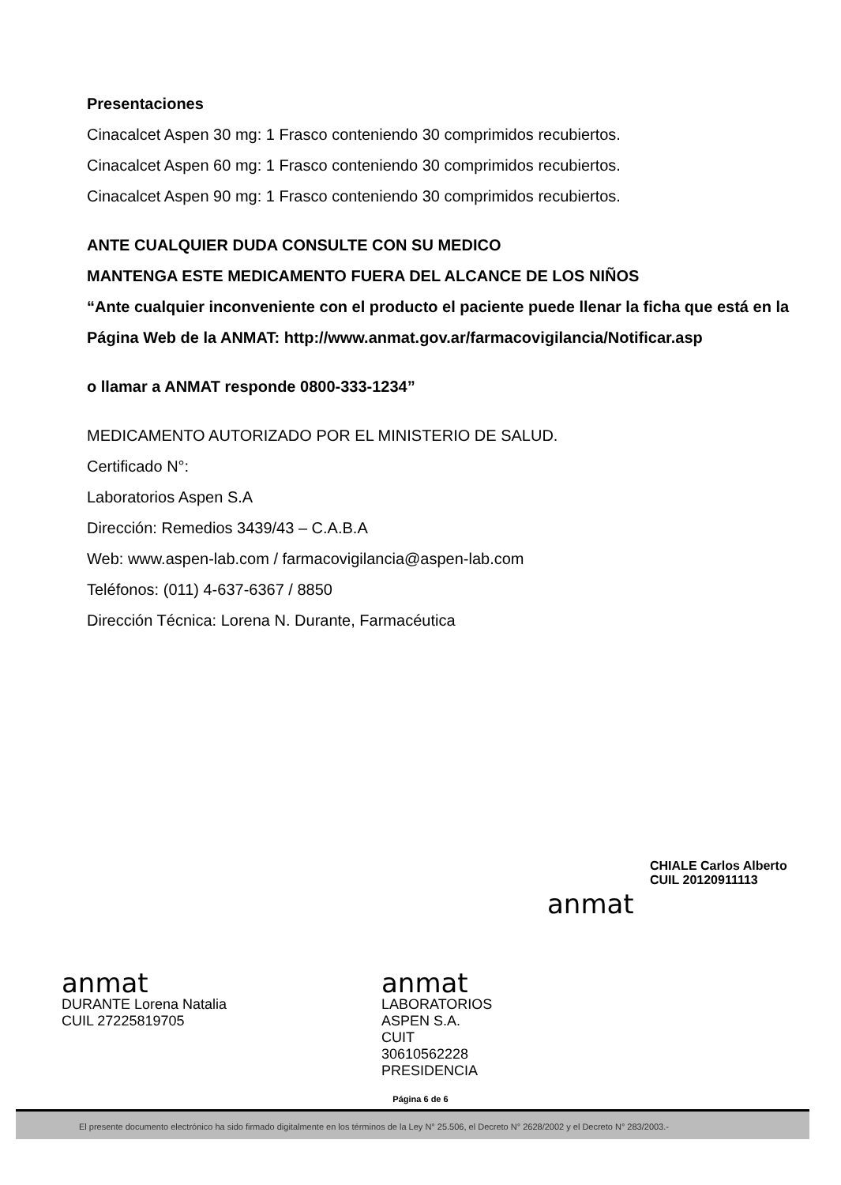Presentaciones
Cinacalcet Aspen 30 mg: 1 Frasco conteniendo 30 comprimidos recubiertos.
Cinacalcet Aspen 60 mg: 1 Frasco conteniendo 30 comprimidos recubiertos.
Cinacalcet Aspen 90 mg: 1 Frasco conteniendo 30 comprimidos recubiertos.
ANTE CUALQUIER DUDA CONSULTE CON SU MEDICO
MANTENGA ESTE MEDICAMENTO FUERA DEL ALCANCE DE LOS NIÑOS
“Ante cualquier inconveniente con el producto el paciente puede llenar la ficha que está en la
Página Web de la ANMAT: http://www.anmat.gov.ar/farmacovigilancia/Notificar.asp
o llamar a ANMAT responde 0800-333-1234”
MEDICAMENTO AUTORIZADO POR EL MINISTERIO DE SALUD.
Certificado N°:
Laboratorios Aspen S.A
Dirección: Remedios 3439/43 – C.A.B.A
Web: www.aspen-lab.com / farmacovigilancia@aspen-lab.com
Teléfonos: (011) 4-637-6367 / 8850
Dirección Técnica: Lorena N. Durante, Farmacéutica
anmat
DURANTE Lorena Natalia
CUIL 27225819705
anmat
LABORATORIOS ASPEN S.A.
CUIT 30610562228
PRESIDENCIA
anmat
CHIALE Carlos Alberto
CUIL 20120911113
Página 6 de 6
El presente documento electrónico ha sido firmado digitalmente en los términos de la Ley N° 25.506, el Decreto N° 2628/2002 y el Decreto N° 283/2003.-